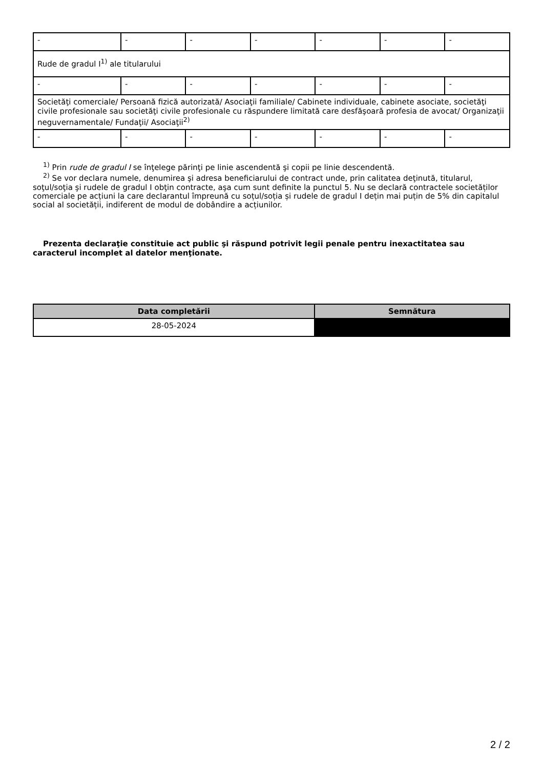| - | - | - | - | - | - | - |
| Rude de gradul I<sup>1)</sup> ale titularului | | | | | | |
| - | - | - | - | - | - | - |
| Societăţi comerciale/ Persoană fizică autorizată/ Asociaţii familiale/ Cabinete individuale, cabinete asociate, societăţi civile profesionale sau societăţi civile profesionale cu răspundere limitată care desfăşoară profesia de avocat/ Organizaţii neguvernamentale/ Fundaţii/ Asociaţii<sup>2)</sup> | | | | | | |
| - | - | - | - | - | - | - |
<sup>1)</sup> Prin rude de gradul I se înţelege părinţi pe linie ascendentă şi copii pe linie descendentă.
<sup>2)</sup> Se vor declara numele, denumirea şi adresa beneficiarului de contract unde, prin calitatea deţinută, titularul, soţul/soţia şi rudele de gradul I obţin contracte, aşa cum sunt definite la punctul 5. Nu se declară contractele societăților comerciale pe acțiuni la care declarantul împreună cu soțul/soția și rudele de gradul I dețin mai puțin de 5% din capitalul social al societății, indiferent de modul de dobândire a acțiunilor.
Prezenta declaraţie constituie act public şi răspund potrivit legii penale pentru inexactitatea sau caracterul incomplet al datelor menţionate.
| Data completării | Semnătura |
| --- | --- |
| 28-05-2024 | |
2 / 2